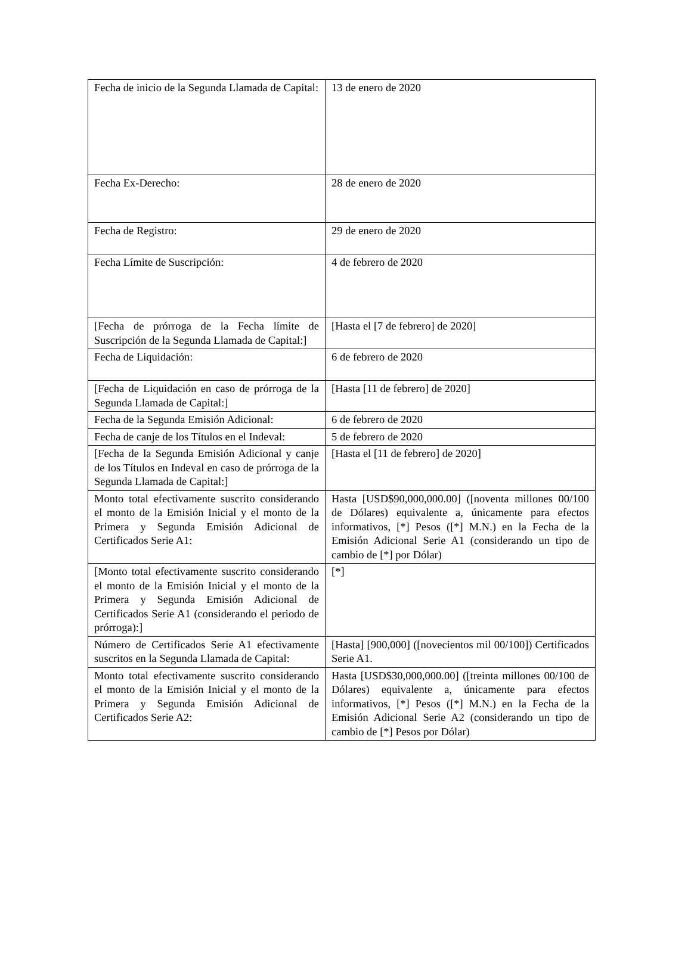| Fecha de inicio de la Segunda Llamada de Capital: | 13 de enero de 2020 |
| Fecha Ex-Derecho: | 28 de enero de 2020 |
| Fecha de Registro: | 29 de enero de 2020 |
| Fecha Límite de Suscripción: | 4 de febrero de 2020 |
| [Fecha de prórroga de la Fecha límite de Suscripción de la Segunda Llamada de Capital:] | [Hasta el [7 de febrero] de 2020] |
| Fecha de Liquidación: | 6 de febrero de 2020 |
| [Fecha de Liquidación en caso de prórroga de la Segunda Llamada de Capital:] | [Hasta [11 de febrero] de 2020] |
| Fecha de la Segunda Emisión Adicional: | 6 de febrero de 2020 |
| Fecha de canje de los Títulos en el Indeval: | 5 de febrero de 2020 |
| [Fecha de la Segunda Emisión Adicional y canje de los Títulos en Indeval en caso de prórroga de la Segunda Llamada de Capital:] | [Hasta el [11 de febrero] de 2020] |
| Monto total efectivamente suscrito considerando el monto de la Emisión Inicial y el monto de la Primera y Segunda Emisión Adicional de Certificados Serie A1: | Hasta [USD$90,000,000.00] ([noventa millones 00/100 de Dólares) equivalente a, únicamente para efectos informativos, [*] Pesos ([*] M.N.) en la Fecha de la Emisión Adicional Serie A1 (considerando un tipo de cambio de [*] por Dólar) |
| [Monto total efectivamente suscrito considerando el monto de la Emisión Inicial y el monto de la Primera y Segunda Emisión Adicional de Certificados Serie A1 (considerando el periodo de prórroga):] | [*] |
| Número de Certificados Serie A1 efectivamente suscritos en la Segunda Llamada de Capital: | [Hasta] [900,000] ([novecientos mil 00/100]) Certificados Serie A1. |
| Monto total efectivamente suscrito considerando el monto de la Emisión Inicial y el monto de la Primera y Segunda Emisión Adicional de Certificados Serie A2: | Hasta [USD$30,000,000.00] ([treinta millones 00/100 de Dólares) equivalente a, únicamente para efectos informativos, [*] Pesos ([*] M.N.) en la Fecha de la Emisión Adicional Serie A2 (considerando un tipo de cambio de [*] Pesos por Dólar) |